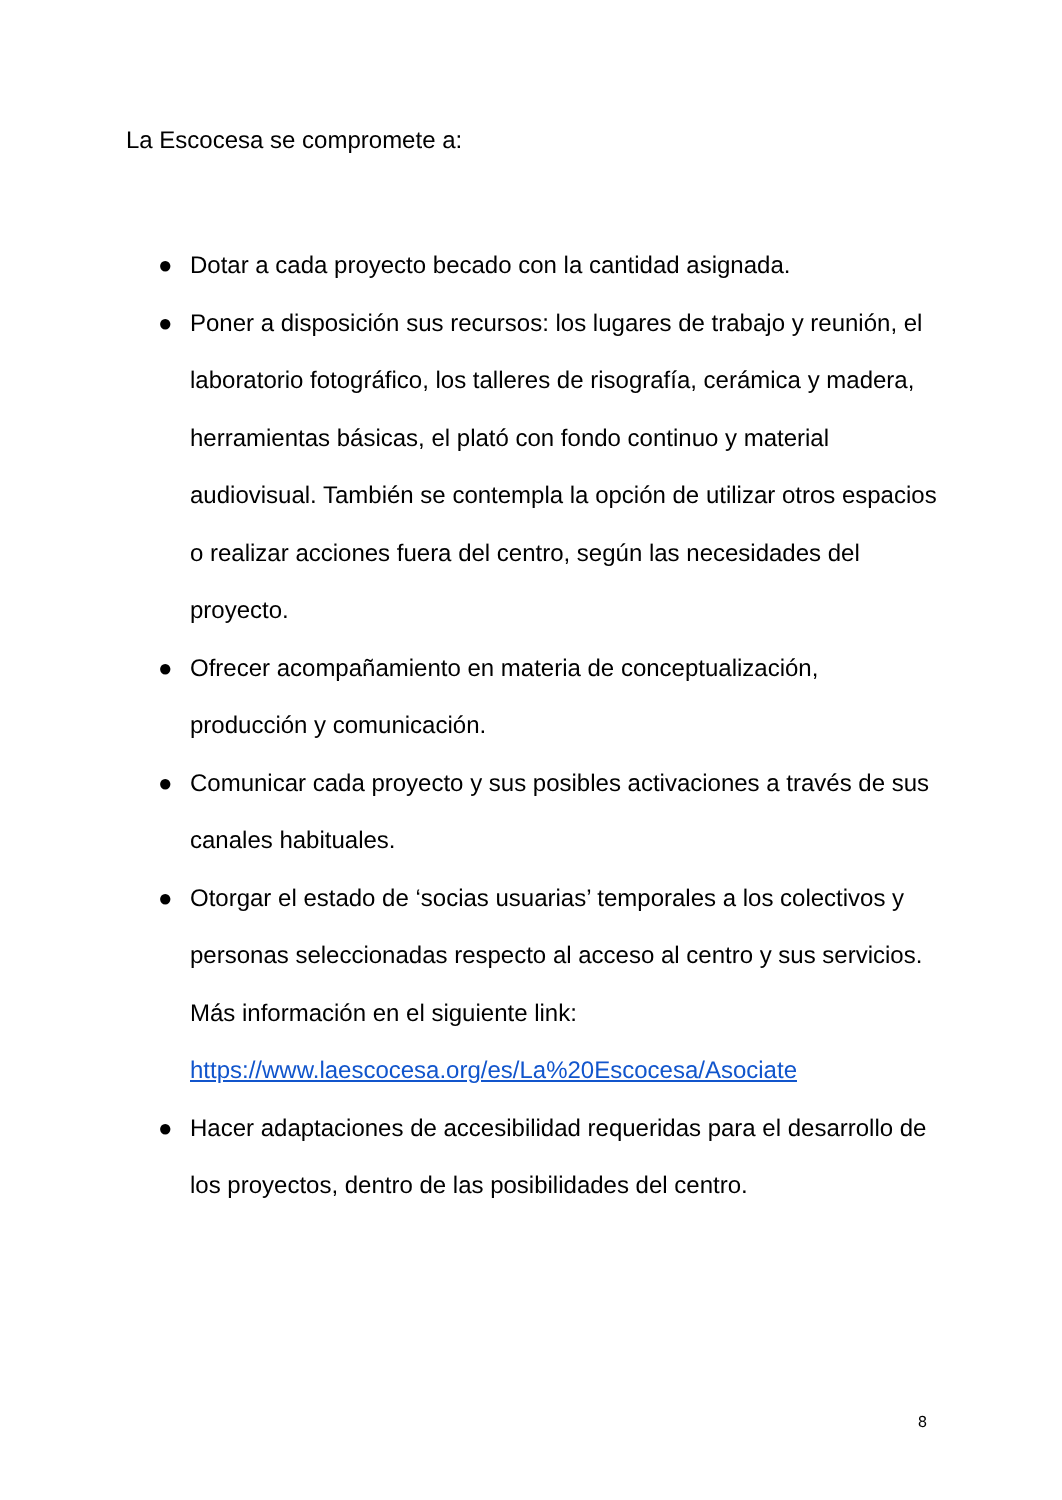La Escocesa se compromete a:
● Dotar a cada proyecto becado con la cantidad asignada.
● Poner a disposición sus recursos: los lugares de trabajo y reunión, el laboratorio fotográfico, los talleres de risografía, cerámica y madera, herramientas básicas, el plató con fondo continuo y material audiovisual. También se contempla la opción de utilizar otros espacios o realizar acciones fuera del centro, según las necesidades del proyecto.
● Ofrecer acompañamiento en materia de conceptualización, producción y comunicación.
● Comunicar cada proyecto y sus posibles activaciones a través de sus canales habituales.
● Otorgar el estado de ‘socias usuarias’ temporales a los colectivos y personas seleccionadas respecto al acceso al centro y sus servicios. Más información en el siguiente link: https://www.laescocesa.org/es/La%20Escocesa/Asociate
● Hacer adaptaciones de accesibilidad requeridas para el desarrollo de los proyectos, dentro de las posibilidades del centro.
8